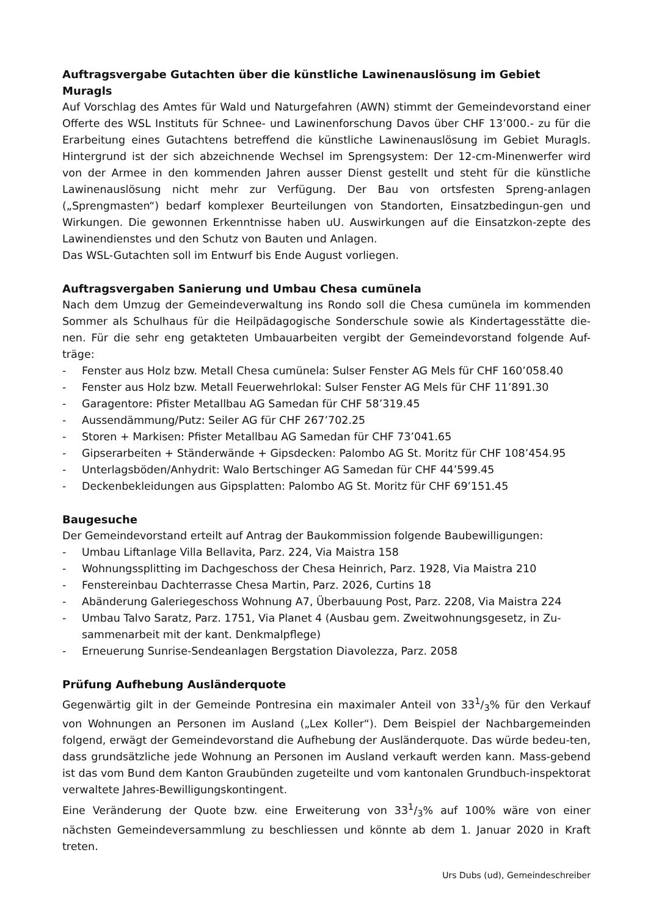Auftragsvergabe Gutachten über die künstliche Lawinenauslösung im Gebiet Muragls
Auf Vorschlag des Amtes für Wald und Naturgefahren (AWN) stimmt der Gemeindevorstand einer Offerte des WSL Instituts für Schnee- und Lawinenforschung Davos über CHF 13’000.- zu für die Erarbeitung eines Gutachtens betreffend die künstliche Lawinenauslösung im Gebiet Muragls. Hintergrund ist der sich abzeichnende Wechsel im Sprengsystem: Der 12-cm-Minenwerfer wird von der Armee in den kommenden Jahren ausser Dienst gestellt und steht für die künstliche Lawinenauslösung nicht mehr zur Verfügung. Der Bau von ortsfesten Spreng-anlagen („Sprengmasten“) bedarf komplexer Beurteilungen von Standorten, Einsatzbedingun-gen und Wirkungen. Die gewonnen Erkenntnisse haben uU. Auswirkungen auf die Einsatzkon-zepte des Lawinendienstes und den Schutz von Bauten und Anlagen.
Das WSL-Gutachten soll im Entwurf bis Ende August vorliegen.
Auftragsvergaben Sanierung und Umbau Chesa cumünela
Nach dem Umzug der Gemeindeverwaltung ins Rondo soll die Chesa cumünela im kommenden Sommer als Schulhaus für die Heilpädagogische Sonderschule sowie als Kindertagesstätte die-nen. Für die sehr eng getakteten Umbauarbeiten vergibt der Gemeindevorstand folgende Auf-träge:
- Fenster aus Holz bzw. Metall Chesa cumünela: Sulser Fenster AG Mels für CHF 160’058.40
- Fenster aus Holz bzw. Metall Feuerwehrlokal: Sulser Fenster AG Mels für CHF 11’891.30
- Garagentore: Pfister Metallbau AG Samedan für CHF 58’319.45
- Aussendämmung/Putz: Seiler AG für CHF 267’702.25
- Storen + Markisen: Pfister Metallbau AG Samedan für CHF 73’041.65
- Gipserarbeiten + Ständerwände + Gipsdecken: Palombo AG St. Moritz für CHF 108’454.95
- Unterlagsböden/Anhydrit: Walo Bertschinger AG Samedan für CHF 44’599.45
- Deckenbekleidungen aus Gipsplatten: Palombo AG St. Moritz für CHF 69’151.45
Baugesuche
Der Gemeindevorstand erteilt auf Antrag der Baukommission folgende Baubewilligungen:
- Umbau Liftanlage Villa Bellavita, Parz. 224, Via Maistra 158
- Wohnungssplitting im Dachgeschoss der Chesa Heinrich, Parz. 1928, Via Maistra 210
- Fenstereinbau Dachterrasse Chesa Martin, Parz. 2026, Curtins 18
- Abänderung Galeriegeschoss Wohnung A7, Überbauung Post, Parz. 2208, Via Maistra 224
- Umbau Talvo Saratz, Parz. 1751, Via Planet 4 (Ausbau gem. Zweitwohnungsgesetz, in Zu-sammenarbeit mit der kant. Denkmalpflege)
- Erneuerung Sunrise-Sendeanlagen Bergstation Diavolezza, Parz. 2058
Prüfung Aufhebung Ausländerquote
Gegenwärtig gilt in der Gemeinde Pontresina ein maximaler Anteil von 331/3% für den Verkauf von Wohnungen an Personen im Ausland („Lex Koller“). Dem Beispiel der Nachbargemeinden folgend, erwägt der Gemeindevorstand die Aufhebung der Ausländerquote. Das würde bedeu-ten, dass grundsätzliche jede Wohnung an Personen im Ausland verkauft werden kann. Mass-gebend ist das vom Bund dem Kanton Graubünden zugeteilte und vom kantonalen Grundbuch-inspektorat verwaltete Jahres-Bewilligungskontingent.
Eine Veränderung der Quote bzw. eine Erweiterung von 331/3% auf 100% wäre von einer nächsten Gemeindeversammlung zu beschliessen und könnte ab dem 1. Januar 2020 in Kraft treten.
Urs Dubs (ud), Gemeindeschreiber